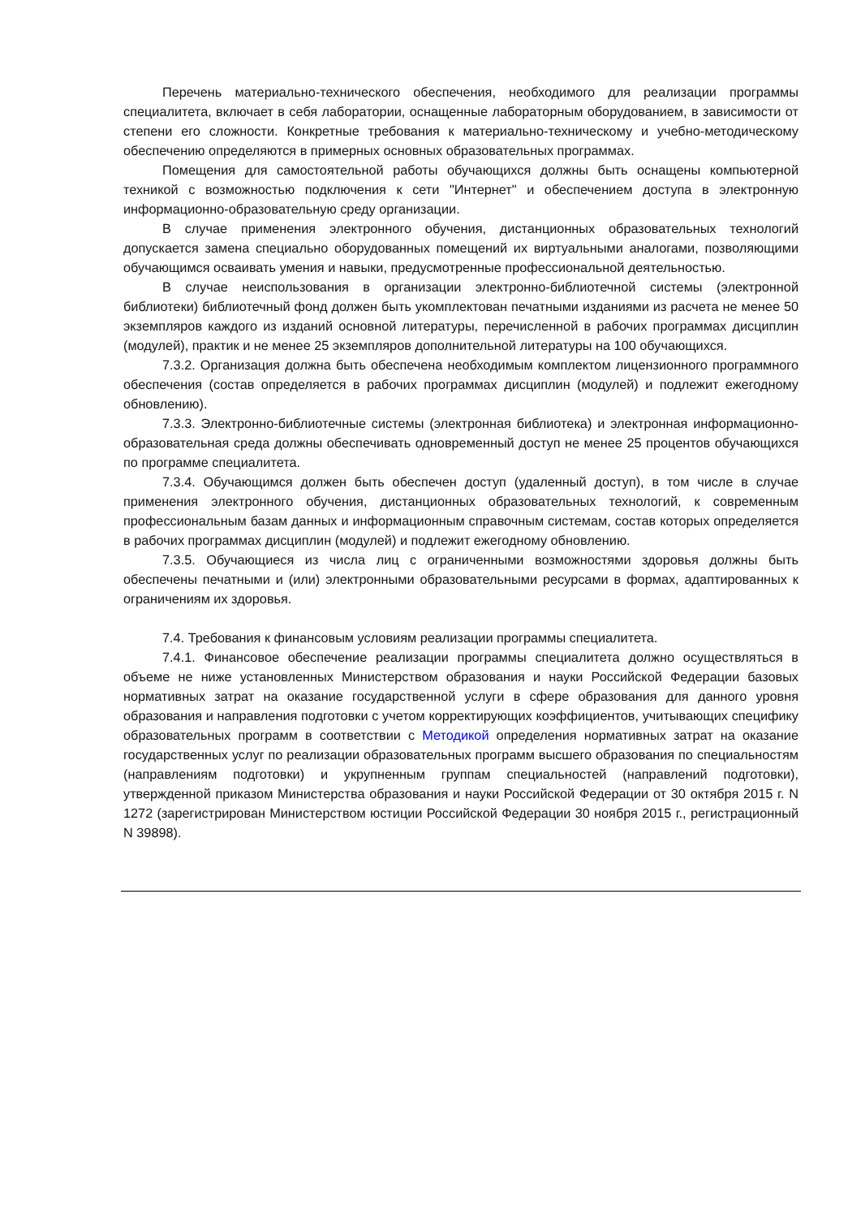Перечень материально-технического обеспечения, необходимого для реализации программы специалитета, включает в себя лаборатории, оснащенные лабораторным оборудованием, в зависимости от степени его сложности. Конкретные требования к материально-техническому и учебно-методическому обеспечению определяются в примерных основных образовательных программах.
Помещения для самостоятельной работы обучающихся должны быть оснащены компьютерной техникой с возможностью подключения к сети "Интернет" и обеспечением доступа в электронную информационно-образовательную среду организации.
В случае применения электронного обучения, дистанционных образовательных технологий допускается замена специально оборудованных помещений их виртуальными аналогами, позволяющими обучающимся осваивать умения и навыки, предусмотренные профессиональной деятельностью.
В случае неиспользования в организации электронно-библиотечной системы (электронной библиотеки) библиотечный фонд должен быть укомплектован печатными изданиями из расчета не менее 50 экземпляров каждого из изданий основной литературы, перечисленной в рабочих программах дисциплин (модулей), практик и не менее 25 экземпляров дополнительной литературы на 100 обучающихся.
7.3.2. Организация должна быть обеспечена необходимым комплектом лицензионного программного обеспечения (состав определяется в рабочих программах дисциплин (модулей) и подлежит ежегодному обновлению).
7.3.3. Электронно-библиотечные системы (электронная библиотека) и электронная информационно-образовательная среда должны обеспечивать одновременный доступ не менее 25 процентов обучающихся по программе специалитета.
7.3.4. Обучающимся должен быть обеспечен доступ (удаленный доступ), в том числе в случае применения электронного обучения, дистанционных образовательных технологий, к современным профессиональным базам данных и информационным справочным системам, состав которых определяется в рабочих программах дисциплин (модулей) и подлежит ежегодному обновлению.
7.3.5. Обучающиеся из числа лиц с ограниченными возможностями здоровья должны быть обеспечены печатными и (или) электронными образовательными ресурсами в формах, адаптированных к ограничениям их здоровья.
7.4. Требования к финансовым условиям реализации программы специалитета.
7.4.1. Финансовое обеспечение реализации программы специалитета должно осуществляться в объеме не ниже установленных Министерством образования и науки Российской Федерации базовых нормативных затрат на оказание государственной услуги в сфере образования для данного уровня образования и направления подготовки с учетом корректирующих коэффициентов, учитывающих специфику образовательных программ в соответствии с Методикой определения нормативных затрат на оказание государственных услуг по реализации образовательных программ высшего образования по специальностям (направлениям подготовки) и укрупненным группам специальностей (направлений подготовки), утвержденной приказом Министерства образования и науки Российской Федерации от 30 октября 2015 г. N 1272 (зарегистрирован Министерством юстиции Российской Федерации 30 ноября 2015 г., регистрационный N 39898).